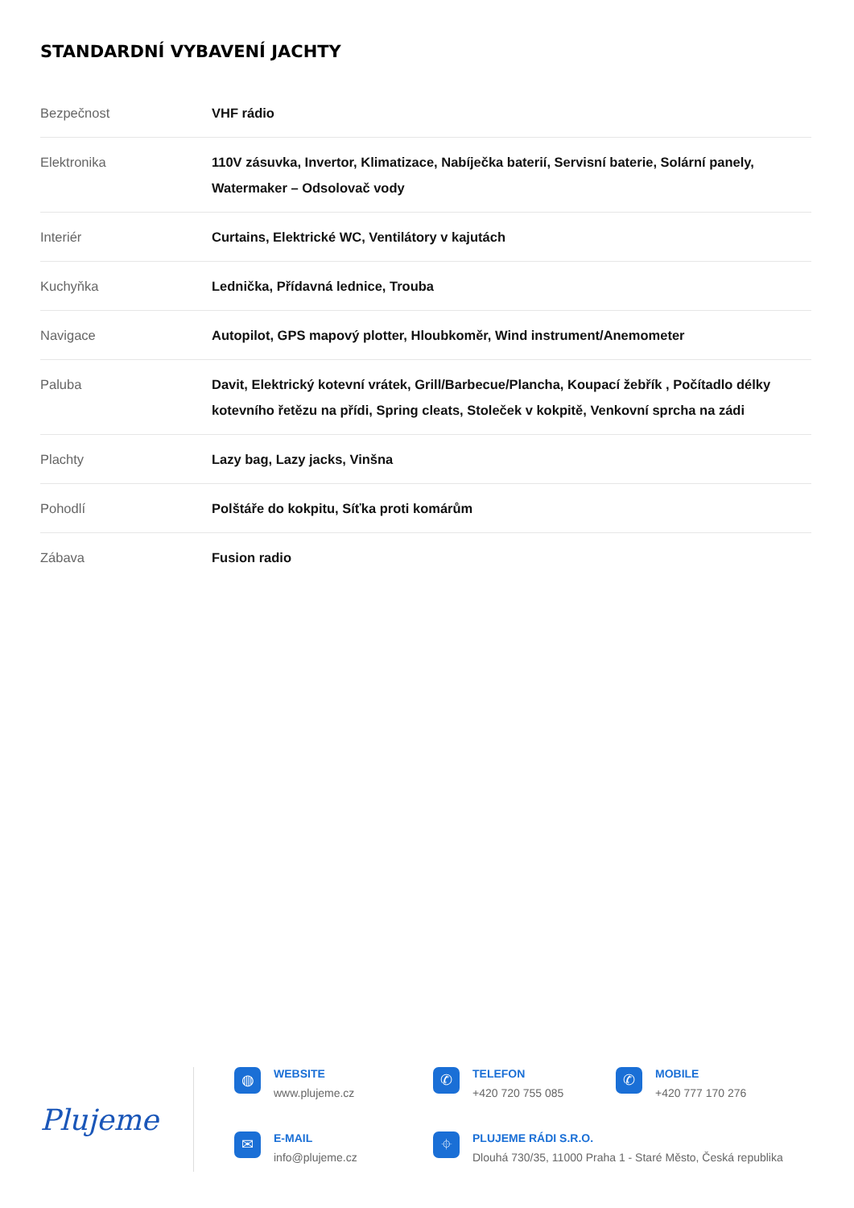STANDARDNÍ VYBAVENÍ JACHTY
| Bezpečnost | VHF rádio |
| Elektronika | 110V zásuvka, Invertor, Klimatizace, Nabíječka baterií, Servisní baterie, Solární panely, Watermaker – Odsolovač vody |
| Interiér | Curtains, Elektrické WC, Ventilátory v kajutách |
| Kuchyňka | Lednička, Přídavná lednice, Trouba |
| Navigace | Autopilot, GPS mapový plotter, Hloubkoměr, Wind instrument/Anemometer |
| Paluba | Davit, Elektrický kotevní vrátek, Grill/Barbecue/Plancha, Koupací žebřík , Počítadlo délky kotevního řetězu na přídi, Spring cleats, Stoleček v kokpitě, Venkovní sprcha na zádi |
| Plachty | Lazy bag, Lazy jacks, Vinšna |
| Pohodlí | Polštáře do kokpitu, Síťka proti komárům |
| Zábava | Fusion radio |
Plujeme
◍
WEBSITE
www.plujeme.cz
✆
TELEFON
+420 720 755 085
✆
MOBILE
+420 777 170 276
✉
E-MAIL
info@plujeme.cz
⌖
PLUJEME RÁDI S.R.O.
Dlouhá 730/35, 11000 Praha 1 - Staré Město, Česká republika